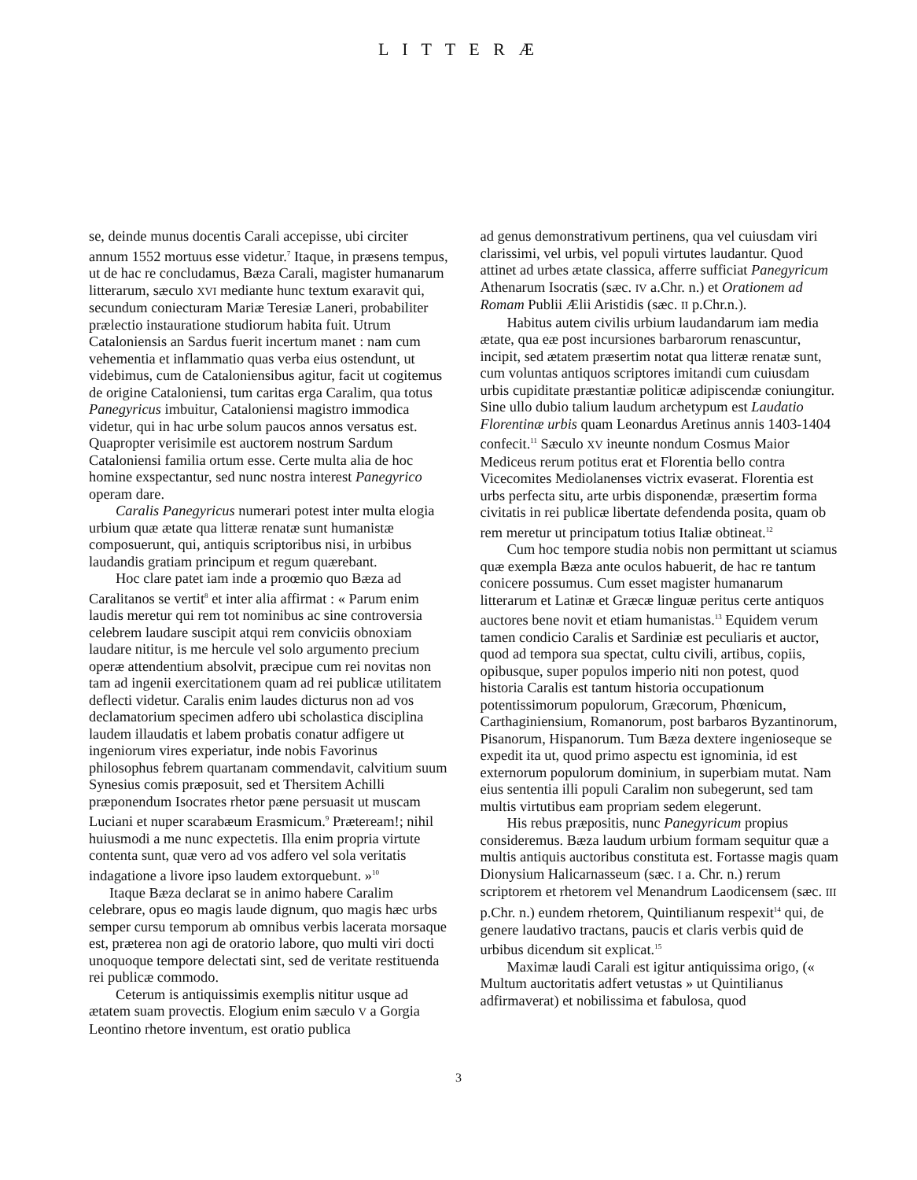L I T T E R Æ
se, deinde munus docentis Carali accepisse, ubi circiter annum 1552 mortuus esse videtur.<sup>7</sup> Itaque, in præsens tempus, ut de hac re concludamus, Bæza Carali, magister humanarum litterarum, sæculo XVI mediante hunc textum exaravit qui, secundum coniecturam Mariæ Teresiæ Laneri, probabiliter prælectio instauratione studiorum habita fuit. Utrum Cataloniensis an Sardus fuerit incertum manet : nam cum vehementia et inflammatio quas verba eius ostendunt, ut videbimus, cum de Cataloniensibus agitur, facit ut cogitemus de origine Cataloniensi, tum caritas erga Caralim, qua totus Panegyricus imbuitur, Cataloniensi magistro immodica videtur, qui in hac urbe solum paucos annos versatus est. Quapropter verisimile est auctorem nostrum Sardum Cataloniensi familia ortum esse. Certe multa alia de hoc homine exspectantur, sed nunc nostra interest Panegyrico operam dare.
Caralis Panegyricus numerari potest inter multa elogia urbium quæ ætate qua litteræ renatæ sunt humanistæ composuerunt, qui, antiquis scriptoribus nisi, in urbibus laudandis gratiam principum et regum quærebant.
Hoc clare patet iam inde a proœmio quo Bæza ad Caralitanos se vertit<sup>8</sup> et inter alia affirmat : « Parum enim laudis meretur qui rem tot nominibus ac sine controversia celebrem laudare suscipit atqui rem conviciis obnoxiam laudare nititur, is me hercule vel solo argumento precium operæ attendentium absolvit, præcipue cum rei novitas non tam ad ingenii exercitationem quam ad rei publicæ utilitatem deflecti videtur. Caralis enim laudes dicturus non ad vos declamatorium specimen adfero ubi scholastica disciplina laudem illaudatis et labem probatis conatur adfigere ut ingeniorum vires experiatur, inde nobis Favorinus philosophus febrem quartanam commendavit, calvitium suum Synesius comis præposuit, sed et Thersitem Achilli præponendum Isocrates rhetor pæne persuasit ut muscam Luciani et nuper scarabæum Erasmicum.<sup>9</sup> Prætereamǃ; nihil huiusmodi a me nunc expectetis. Illa enim propria virtute contenta sunt, quæ vero ad vos adfero vel sola veritatis indagatione a livore ipso laudem extorquebunt. »<sup>10</sup>
Itaque Bæza declarat se in animo habere Caralim celebrare, opus eo magis laude dignum, quo magis hæc urbs semper cursu temporum ab omnibus verbis lacerata morsaque est, præterea non agi de oratorio labore, quo multi viri docti unoquoque tempore delectati sint, sed de veritate restituenda rei publicæ commodo.
Ceterum is antiquissimis exemplis nititur usque ad ætatem suam provectis. Elogium enim sæculo V a Gorgia Leontino rhetore inventum, est oratio publica
ad genus demonstrativum pertinens, qua vel cuiusdam viri clarissimi, vel urbis, vel populi virtutes laudantur. Quod attinet ad urbes ætate classica, afferre sufficiat Panegyricum Athenarum Isocratis (sæc. IV a.Chr. n.) et Orationem ad Romam Publii Ælii Aristidis (sæc. II p.Chr.n.).
Habitus autem civilis urbium laudandarum iam media ætate, qua eæ post incursiones barbarorum renascuntur, incipit, sed ætatem præsertim notat qua litteræ renatæ sunt, cum voluntas antiquos scriptores imitandi cum cuiusdam urbis cupiditate præstantiæ politicæ adipiscendæ coniungitur. Sine ullo dubio talium laudum archetypum est Laudatio Florentinæ urbis quam Leonardus Aretinus annis 1403-1404 confecit.<sup>11</sup> Sæculo XV ineunte nondum Cosmus Maior Mediceus rerum potitus erat et Florentia bello contra Vicecomites Mediolanenses victrix evaserat. Florentia est urbs perfecta situ, arte urbis disponendæ, præsertim forma civitatis in rei publicæ libertate defendenda posita, quam ob rem meretur ut principatum totius Italiæ obtineat.<sup>12</sup>
Cum hoc tempore studia nobis non permittant ut sciamus quæ exempla Bæza ante oculos habuerit, de hac re tantum conicere possumus. Cum esset magister humanarum litterarum et Latinæ et Græcæ linguæ peritus certe antiquos auctores bene novit et etiam humanistas.<sup>13</sup> Equidem verum tamen condicio Caralis et Sardiniæ est peculiaris et auctor, quod ad tempora sua spectat, cultu civili, artibus, copiis, opibusque, super populos imperio niti non potest, quod historia Caralis est tantum historia occupationum potentissimorum populorum, Græcorum, Phœnicum, Carthaginiensium, Romanorum, post barbaros Byzantinorum, Pisanorum, Hispanorum. Tum Bæza dextere ingenioseque se expedit ita ut, quod primo aspectu est ignominia, id est externorum populorum dominium, in superbiam mutat. Nam eius sententia illi populi Caralim non subegerunt, sed tam multis virtutibus eam propriam sedem elegerunt.
His rebus præpositis, nunc Panegyricum propius consideremus. Bæza laudum urbium formam sequitur quæ a multis antiquis auctoribus constituta est. Fortasse magis quam Dionysium Halicarnasseum (sæc. I a. Chr. n.) rerum scriptorem et rhetorem vel Menandrum Laodicensem (sæc. III p.Chr. n.) eundem rhetorem, Quintilianum respexit<sup>14</sup> qui, de genere laudativo tractans, paucis et claris verbis quid de urbibus dicendum sit explicat.<sup>15</sup>
Maximæ laudi Carali est igitur antiquissima origo, (« Multum auctoritatis adfert vetustas » ut Quintilianus adfirmaverat) et nobilissima et fabulosa, quod
3